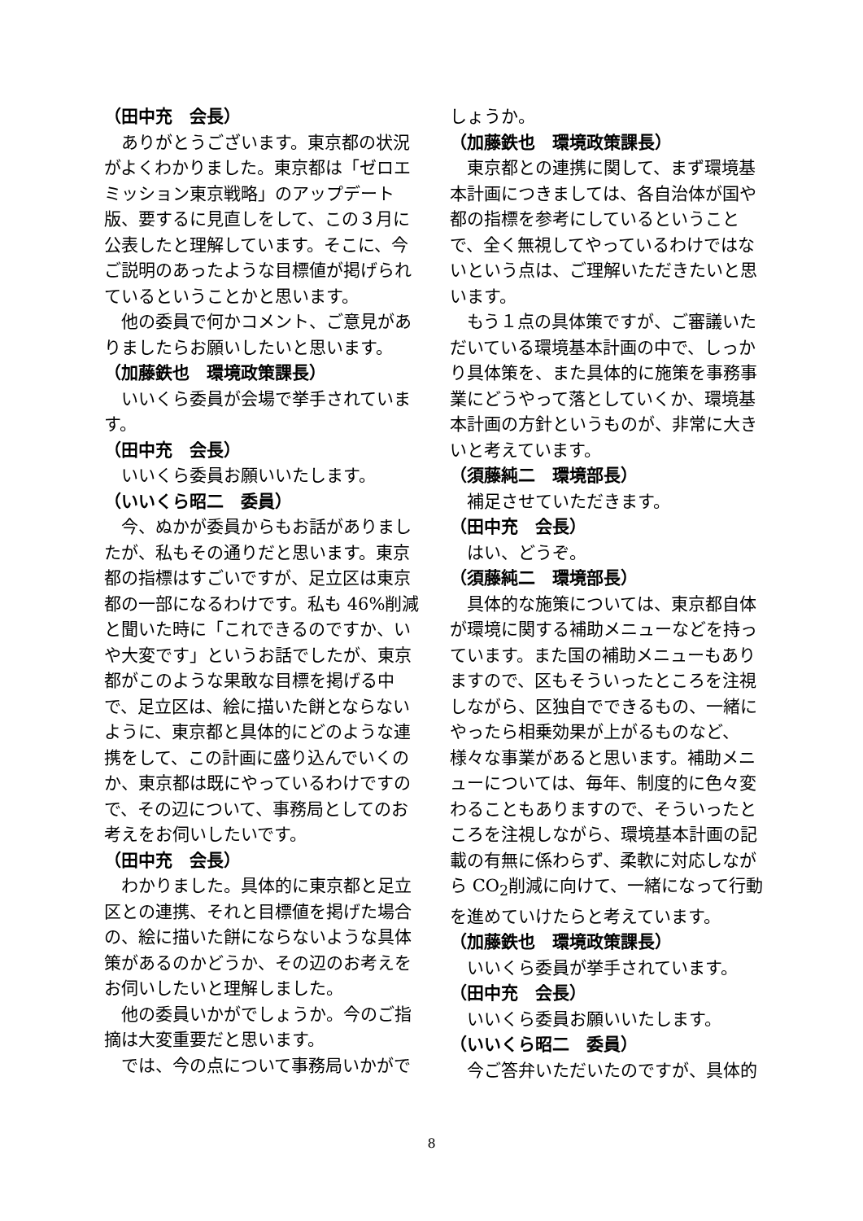（田中充　会長）
ありがとうございます。東京都の状況がよくわかりました。東京都は「ゼロエミッション東京戦略」のアップデート版、要するに見直しをして、この３月に公表したと理解しています。そこに、今ご説明のあったような目標値が掲げられているということかと思います。
他の委員で何かコメント、ご意見がありましたらお願いしたいと思います。
（加藤鉄也　環境政策課長）
いいくら委員が会場で挙手されています。
（田中充　会長）
いいくら委員お願いいたします。
（いいくら昭二　委員）
今、ぬかが委員からもお話がありましたが、私もその通りだと思います。東京都の指標はすごいですが、足立区は東京都の一部になるわけです。私も 46%削減と聞いた時に「これできるのですか、いや大変です」というお話でしたが、東京都がこのような果敢な目標を掲げる中で、足立区は、絵に描いた餅とならないように、東京都と具体的にどのような連携をして、この計画に盛り込んでいくのか、東京都は既にやっているわけですので、その辺について、事務局としてのお考えをお伺いしたいです。
（田中充　会長）
わかりました。具体的に東京都と足立区との連携、それと目標値を掲げた場合の、絵に描いた餅にならないような具体策があるのかどうか、その辺のお考えをお伺いしたいと理解しました。
他の委員いかがでしょうか。今のご指摘は大変重要だと思います。
では、今の点について事務局いかがで
しょうか。
（加藤鉄也　環境政策課長）
東京都との連携に関して、まず環境基本計画につきましては、各自治体が国や都の指標を参考にしているということで、全く無視してやっているわけではないという点は、ご理解いただきたいと思います。
もう１点の具体策ですが、ご審議いただいている環境基本計画の中で、しっかり具体策を、また具体的に施策を事務事業にどうやって落としていくか、環境基本計画の方針というものが、非常に大きいと考えています。
（須藤純二　環境部長）
補足させていただきます。
（田中充　会長）
はい、どうぞ。
（須藤純二　環境部長）
具体的な施策については、東京都自体が環境に関する補助メニューなどを持っています。また国の補助メニューもありますので、区もそういったところを注視しながら、区独自でできるもの、一緒にやったら相乗効果が上がるものなど、様々な事業があると思います。補助メニューについては、毎年、制度的に色々変わることもありますので、そういったところを注視しながら、環境基本計画の記載の有無に係わらず、柔軟に対応しながら CO<sub>2</sub>削減に向けて、一緒になって行動を進めていけたらと考えています。
（加藤鉄也　環境政策課長）
いいくら委員が挙手されています。
（田中充　会長）
いいくら委員お願いいたします。
（いいくら昭二　委員）
今ご答弁いただいたのですが、具体的
8